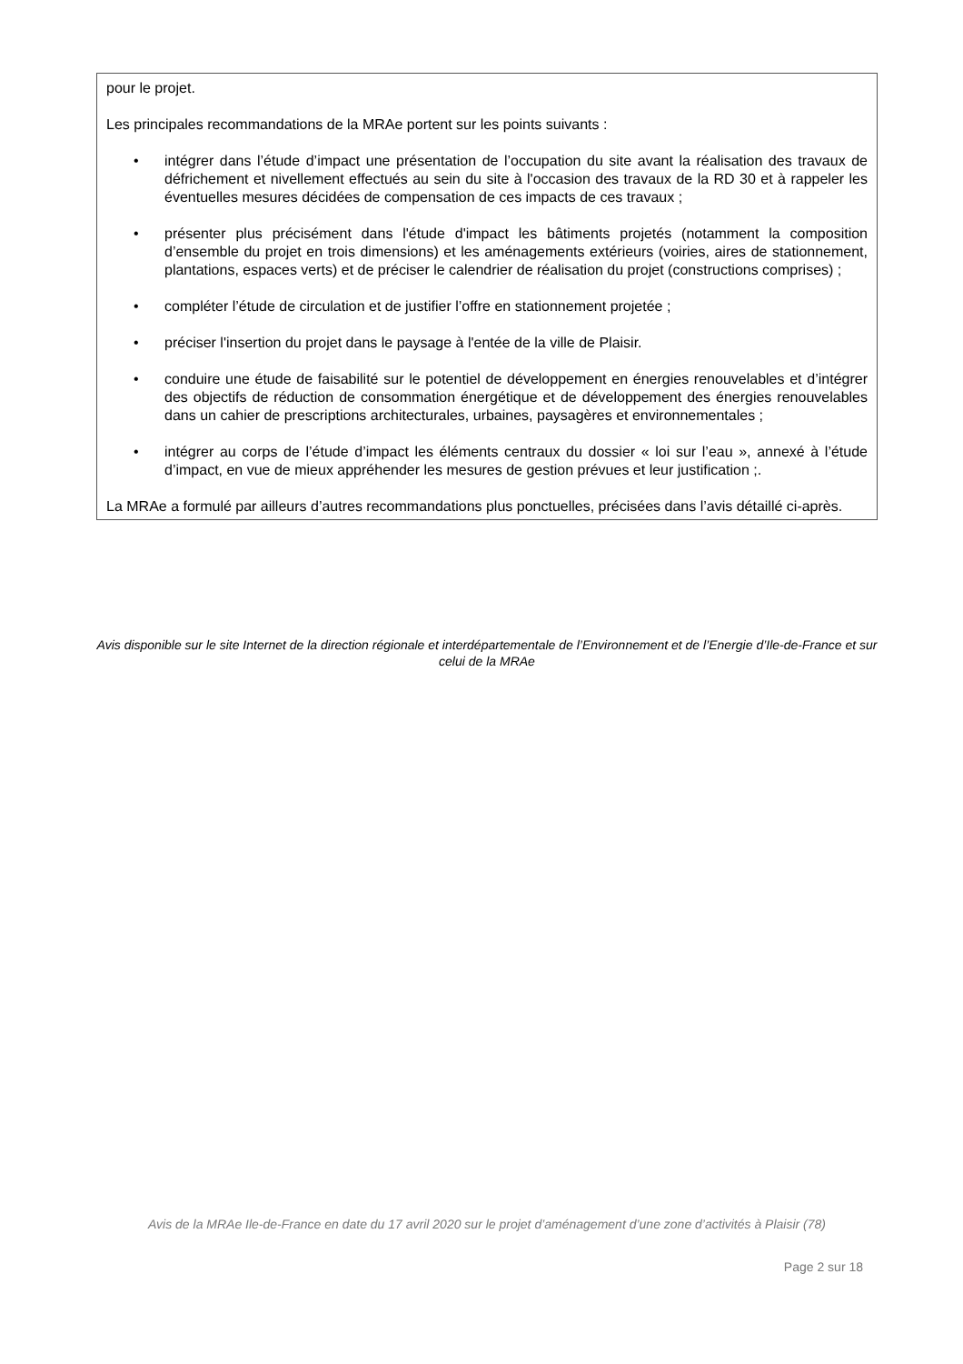pour le projet.
Les principales recommandations de la MRAe portent sur les points suivants :
• intégrer dans l’étude d’impact une présentation de l’occupation du site avant la réalisation des travaux de défrichement et nivellement effectués au sein du site à l'occasion des travaux de la RD 30 et à rappeler les éventuelles mesures décidées de compensation de ces impacts de ces travaux ;
• présenter plus précisément dans l'étude d'impact les bâtiments projetés (notamment la composition d’ensemble du projet en trois dimensions) et les aménagements extérieurs (voiries, aires de stationnement, plantations, espaces verts) et de préciser le calendrier de réalisation du projet (constructions comprises) ;
• compléter l’étude de circulation et de justifier l’offre en stationnement projetée ;
• préciser l'insertion du projet dans le paysage à l'entée de la ville de Plaisir.
• conduire une étude de faisabilité sur le potentiel de développement en énergies renouvelables et d’intégrer des objectifs de réduction de consommation énergétique et de développement des énergies renouvelables dans un cahier de prescriptions architecturales, urbaines, paysagères et environnementales ;
• intégrer au corps de l’étude d’impact les éléments centraux du dossier « loi sur l’eau », annexé à l’étude d’impact, en vue de mieux appréhender les mesures de gestion prévues et leur justification ;.
La MRAe a formulé par ailleurs d’autres recommandations plus ponctuelles, précisées dans l’avis détaillé ci-après.
Avis disponible sur le site Internet de la direction régionale et interdépartementale de l’Environnement et de l’Energie d’Ile-de-France et sur celui de la MRAe
Avis de la MRAe Ile-de-France en date du 17 avril 2020 sur le projet d’aménagement d’une zone d’activités à Plaisir (78)
Page 2 sur 18